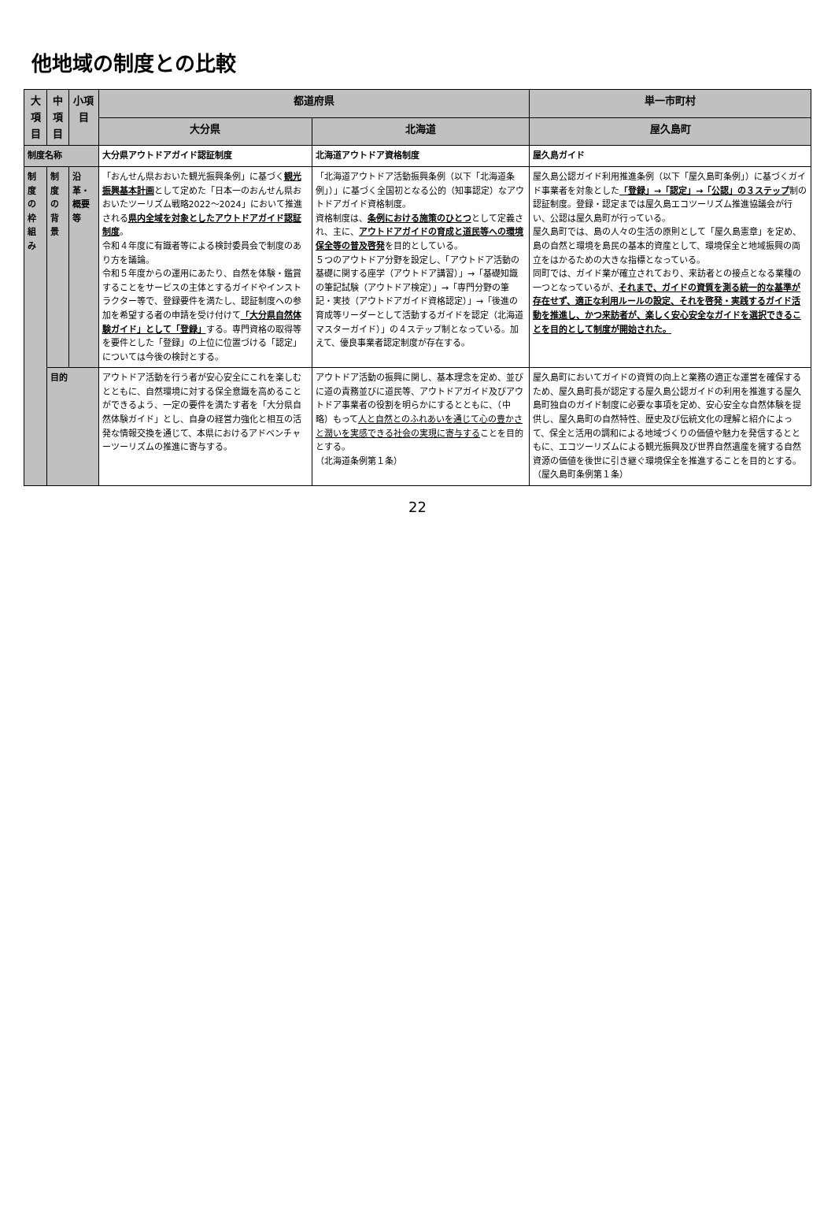他地域の制度との比較
| 大項目 | 中項目 | 小項目 | 都道府県 | | 単一市町村 |
| --- | --- | --- | --- | --- | --- |
| | | | 大分県 | 北海道 | 屋久島町 |
| 制度名称 | | | 大分県アウトドアガイド認証制度 | 北海道アウトドア資格制度 | 屋久島ガイド |
| 制度の枠組み | 制度の背景 | 沿革・概要 等 | 「おんせん県おおいた観光振興条例」に基づく 観光振興基本計画 として定めた「日本一のおんせん県おおいたツーリズム戦略2022～2024」において推進される 県内全域を対象としたアウトドアガイド認証制度 。 令和４年度に有識者等による検討委員会で制度のあり方を議論。 令和５年度からの運用にあたり、自然を体験・鑑賞することをサービスの主体とするガイドやインストラクター等で、登録要件を満たし、認証制度への参加を希望する者の申請を受け付けて 「大分県自然体験ガイド」として「登録」 する。専門資格の取得等を要件とした「登録」の上位に位置づける「認定」については今後の検討とする。 | 「北海道アウトドア活動振興条例（以下「北海道条例」）」に基づく全国初となる公的（知事認定）なアウトドアガイド資格制度。 資格制度は、 条例における施策のひとつ として定義され、主に、 アウトドアガイドの育成と道民等への環境保全等の普及啓発 を目的としている。 ５つのアウトドア分野を設定し、「アウトドア活動の基礎に関する座学（アウトドア講習）」→「基礎知識の筆記試験（アウトドア検定）」→「専門分野の筆記・実技（アウトドアガイド資格認定）」→「後進の育成等リーダーとして活動するガイドを認定（北海道マスターガイド）」の４ステップ制となっている。加えて、優良事業者認定制度が存在する。 | 屋久島公認ガイド利用推進条例（以下「屋久島町条例」）に基づくガイド事業者を対象とした 「登録」→「認定」→「公認」の３ステップ 制の認証制度。登録・認定までは屋久島エコツーリズム推進協議会が行い、公認は屋久島町が行っている。 屋久島町では、島の人々の生活の原則として「屋久島憲章」を定め、島の自然と環境を島民の基本的資産として、環境保全と地域振興の両立をはかるための大きな指標となっている。 同町では、ガイド業が確立されており、来訪者との接点となる業種の一つとなっているが、 それまで、ガイドの資質を測る統一的な基準が存在せず、適正な利用ルールの設定、それを啓発・実践するガイド活動を推進し、かつ来訪者が、楽しく安心安全なガイドを選択できることを目的として制度が開始された。 |
| | 目的 | | アウトドア活動を行う者が安心安全にこれを楽しむとともに、自然環境に対する保全意識を高めることができるよう、一定の要件を満たす者を「大分県自然体験ガイド」とし、自身の経営力強化と相互の活発な情報交換を通じて、本県におけるアドベンチャーツーリズムの推進に寄与する。 | アウトドア活動の振興に関し、基本理念を定め、並びに道の責務並びに道民等、アウトドアガイド及びアウトドア事業者の役割を明らかにするとともに、（中略）もって 人と自然とのふれあいを通じて心の豊かさと潤いを実感できる社会の実現に寄与する ことを目的とする。 （北海道条例第１条） | 屋久島町においてガイドの資質の向上と業務の適正な運営を確保するため、屋久島町長が認定する屋久島公認ガイドの利用を推進する屋久島町独自のガイド制度に必要な事項を定め、安心安全な自然体験を提供し、屋久島町の自然特性、歴史及び伝統文化の理解と紹介によって、保全と活用の調和による地域づくりの価値や魅力を発信するとともに、エコツーリズムによる観光振興及び世界自然遺産を擁する自然資源の価値を後世に引き継ぐ環境保全を推進することを目的とする。 （屋久島町条例第１条） |
22